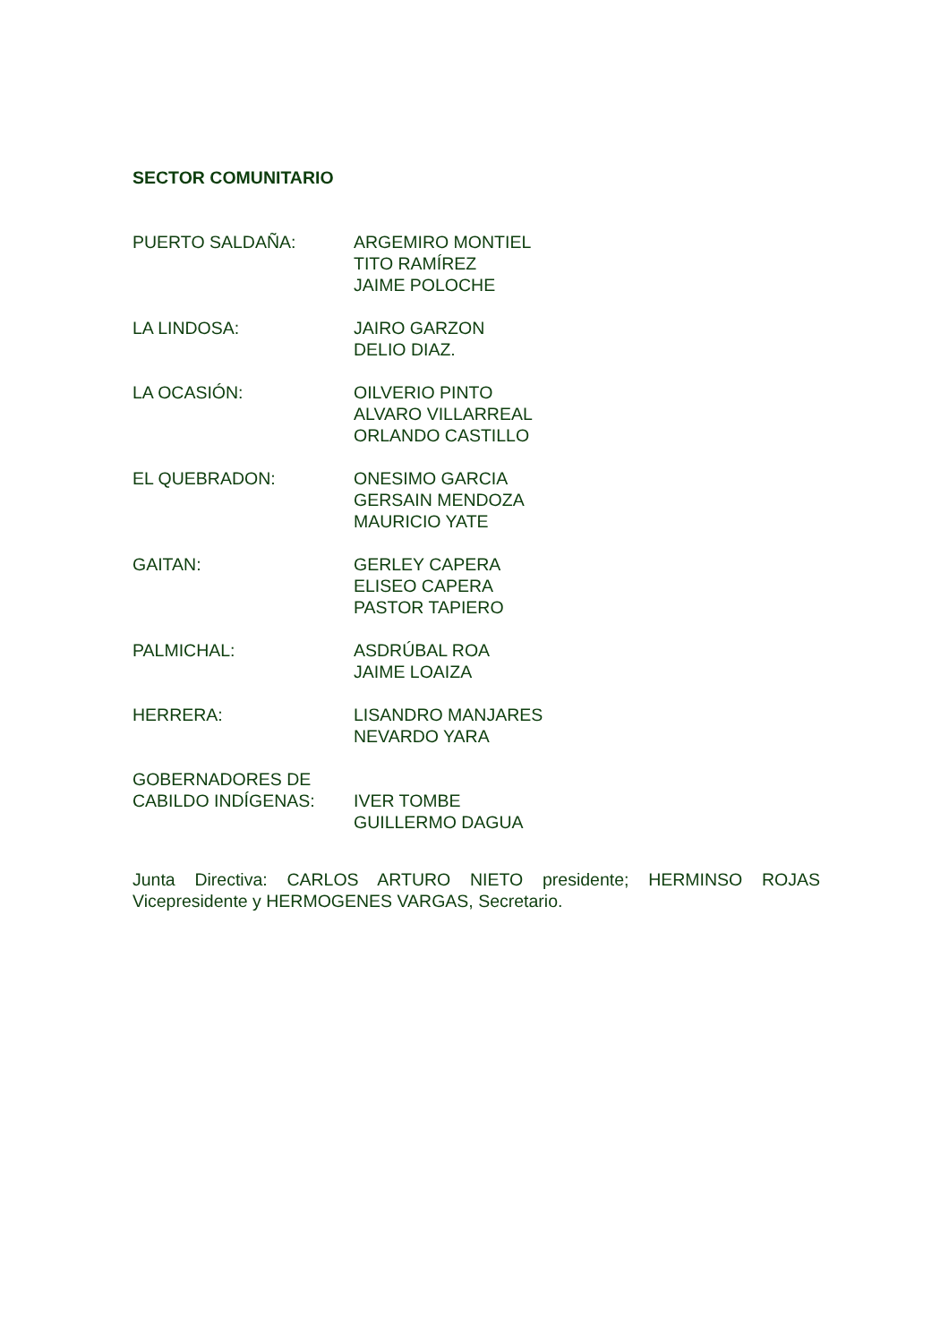SECTOR COMUNITARIO
PUERTO SALDAÑA: ARGEMIRO MONTIEL
TITO RAMÍREZ
JAIME POLOCHE
LA LINDOSA: JAIRO GARZON
DELIO DIAZ.
LA OCASIÓN: OILVERIO PINTO
ALVARO VILLARREAL
ORLANDO CASTILLO
EL QUEBRADON: ONESIMO GARCIA
GERSAIN MENDOZA
MAURICIO YATE
GAITAN: GERLEY CAPERA
ELISEO CAPERA
PASTOR TAPIERO
PALMICHAL: ASDRÚBAL ROA
JAIME LOAIZA
HERRERA: LISANDRO MANJARES
NEVARDO YARA
GOBERNADORES DE
CABILDO INDÍGENAS:
IVER TOMBE
GUILLERMO DAGUA
Junta Directiva: CARLOS ARTURO NIETO presidente; HERMINSO ROJAS Vicepresidente y HERMOGENES VARGAS, Secretario.